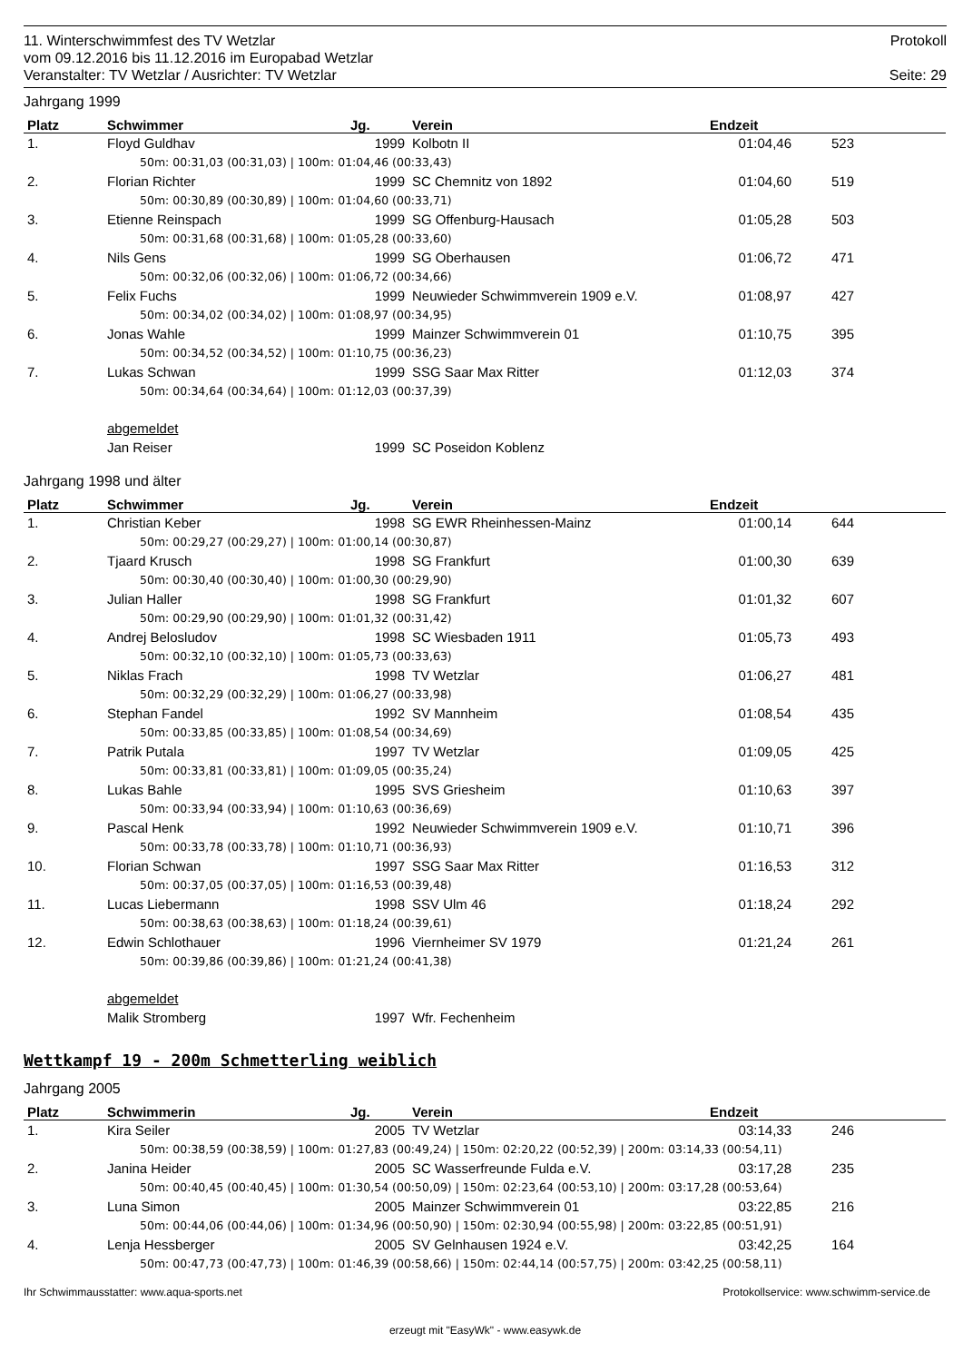11. Winterschwimmfest des TV Wetzlar Protokoll
vom 09.12.2016 bis 11.12.2016 im Europabad Wetzlar
Veranstalter: TV Wetzlar / Ausrichter: TV Wetzlar Seite: 29
Jahrgang 1999
| Platz | Schwimmer | Jg. | Verein | Endzeit | |
| --- | --- | --- | --- | --- | --- |
| 1. | Floyd Guldhav | 1999 | Kolbotn II | 01:04,46 | 523 |
| 50m: 00:31,03 (00:31,03) / 100m: 01:04,46 (00:33,43) | | | | | |
| 2. | Florian Richter | 1999 | SC Chemnitz von 1892 | 01:04,60 | 519 |
| 50m: 00:30,89 (00:30,89) / 100m: 01:04,60 (00:33,71) | | | | | |
| 3. | Etienne Reinspach | 1999 | SG Offenburg-Hausach | 01:05,28 | 503 |
| 50m: 00:31,68 (00:31,68) / 100m: 01:05,28 (00:33,60) | | | | | |
| 4. | Nils Gens | 1999 | SG Oberhausen | 01:06,72 | 471 |
| 50m: 00:32,06 (00:32,06) / 100m: 01:06,72 (00:34,66) | | | | | |
| 5. | Felix Fuchs | 1999 | Neuwieder Schwimmverein 1909 e.V. | 01:08,97 | 427 |
| 50m: 00:34,02 (00:34,02) / 100m: 01:08,97 (00:34,95) | | | | | |
| 6. | Jonas Wahle | 1999 | Mainzer Schwimmverein 01 | 01:10,75 | 395 |
| 50m: 00:34,52 (00:34,52) / 100m: 01:10,75 (00:36,23) | | | | | |
| 7. | Lukas Schwan | 1999 | SSG Saar Max Ritter | 01:12,03 | 374 |
| 50m: 00:34,64 (00:34,64) / 100m: 01:12,03 (00:37,39) | | | | | |
| | abgemeldet | | | | |
| | Jan Reiser | 1999 | SC Poseidon Koblenz | | |
Jahrgang 1998 und älter
| Platz | Schwimmer | Jg. | Verein | Endzeit | |
| --- | --- | --- | --- | --- | --- |
| 1. | Christian Keber | 1998 | SG EWR Rheinhessen-Mainz | 01:00,14 | 644 |
| 50m: 00:29,27 (00:29,27) / 100m: 01:00,14 (00:30,87) | | | | | |
| 2. | Tjaard Krusch | 1998 | SG Frankfurt | 01:00,30 | 639 |
| 50m: 00:30,40 (00:30,40) / 100m: 01:00,30 (00:29,90) | | | | | |
| 3. | Julian Haller | 1998 | SG Frankfurt | 01:01,32 | 607 |
| 50m: 00:29,90 (00:29,90) / 100m: 01:01,32 (00:31,42) | | | | | |
| 4. | Andrej Belosludov | 1998 | SC Wiesbaden 1911 | 01:05,73 | 493 |
| 50m: 00:32,10 (00:32,10) / 100m: 01:05,73 (00:33,63) | | | | | |
| 5. | Niklas Frach | 1998 | TV Wetzlar | 01:06,27 | 481 |
| 50m: 00:32,29 (00:32,29) / 100m: 01:06,27 (00:33,98) | | | | | |
| 6. | Stephan Fandel | 1992 | SV Mannheim | 01:08,54 | 435 |
| 50m: 00:33,85 (00:33,85) / 100m: 01:08,54 (00:34,69) | | | | | |
| 7. | Patrik Putala | 1997 | TV Wetzlar | 01:09,05 | 425 |
| 50m: 00:33,81 (00:33,81) / 100m: 01:09,05 (00:35,24) | | | | | |
| 8. | Lukas Bahle | 1995 | SVS Griesheim | 01:10,63 | 397 |
| 50m: 00:33,94 (00:33,94) / 100m: 01:10,63 (00:36,69) | | | | | |
| 9. | Pascal Henk | 1992 | Neuwieder Schwimmverein 1909 e.V. | 01:10,71 | 396 |
| 50m: 00:33,78 (00:33,78) / 100m: 01:10,71 (00:36,93) | | | | | |
| 10. | Florian Schwan | 1997 | SSG Saar Max Ritter | 01:16,53 | 312 |
| 50m: 00:37,05 (00:37,05) / 100m: 01:16,53 (00:39,48) | | | | | |
| 11. | Lucas Liebermann | 1998 | SSV Ulm 46 | 01:18,24 | 292 |
| 50m: 00:38,63 (00:38,63) / 100m: 01:18,24 (00:39,61) | | | | | |
| 12. | Edwin Schlothauer | 1996 | Viernheimer SV 1979 | 01:21,24 | 261 |
| 50m: 00:39,86 (00:39,86) / 100m: 01:21,24 (00:41,38) | | | | | |
| | abgemeldet | | | | |
| | Malik Stromberg | 1997 | Wfr. Fechenheim | | |
Wettkampf 19 - 200m Schmetterling weiblich
Jahrgang 2005
| Platz | Schwimmerin | Jg. | Verein | Endzeit | |
| --- | --- | --- | --- | --- | --- |
| 1. | Kira Seiler | 2005 | TV Wetzlar | 03:14,33 | 246 |
| 50m: 00:38,59 (00:38,59) / 100m: 01:27,83 (00:49,24) / 150m: 02:20,22 (00:52,39) / 200m: 03:14,33 (00:54,11) | | | | | |
| 2. | Janina Heider | 2005 | SC Wasserfreunde Fulda e.V. | 03:17,28 | 235 |
| 50m: 00:40,45 (00:40,45) / 100m: 01:30,54 (00:50,09) / 150m: 02:23,64 (00:53,10) / 200m: 03:17,28 (00:53,64) | | | | | |
| 3. | Luna Simon | 2005 | Mainzer Schwimmverein 01 | 03:22,85 | 216 |
| 50m: 00:44,06 (00:44,06) / 100m: 01:34,96 (00:50,90) / 150m: 02:30,94 (00:55,98) / 200m: 03:22,85 (00:51,91) | | | | | |
| 4. | Lenja Hessberger | 2005 | SV Gelnhausen 1924 e.V. | 03:42,25 | 164 |
| 50m: 00:47,73 (00:47,73) / 100m: 01:46,39 (00:58,66) / 150m: 02:44,14 (00:57,75) / 200m: 03:42,25 (00:58,11) | | | | | |
Ihr Schwimmausstatter: www.aqua-sports.net Protokollservice: www.schwimm-service.de
erzeugt mit "EasyWk" - www.easywk.de